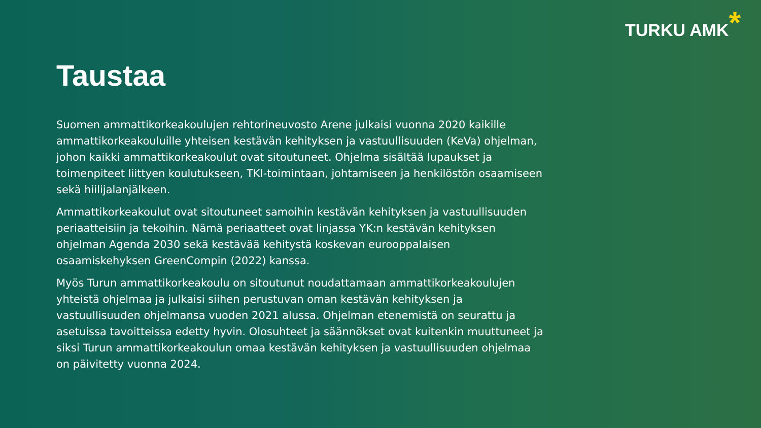TURKU AMK*
Taustaa
Suomen ammattikorkeakoulujen rehtorineuvosto Arene julkaisi vuonna 2020 kaikille ammattikorkeakouluille yhteisen kestävän kehityksen ja vastuullisuuden (KeVa) ohjelman, johon kaikki ammattikorkeakoulut ovat sitoutuneet. Ohjelma sisältää lupaukset ja toimenpiteet liittyen koulutukseen, TKI-toimintaan, johtamiseen ja henkilöstön osaamiseen sekä hiilijalanjälkeen.
Ammattikorkeakoulut ovat sitoutuneet samoihin kestävän kehityksen ja vastuullisuuden periaatteisiin ja tekoihin. Nämä periaatteet ovat linjassa YK:n kestävän kehityksen ohjelman Agenda 2030 sekä kestävää kehitystä koskevan eurooppalaisen osaamiskehyksen GreenCompin (2022) kanssa.
Myös Turun ammattikorkeakoulu on sitoutunut noudattamaan ammattikorkeakoulujen yhteistä ohjelmaa ja julkaisi siihen perustuvan oman kestävän kehityksen ja vastuullisuuden ohjelmansa vuoden 2021 alussa. Ohjelman etenemistä on seurattu ja asetuissa tavoitteissa edetty hyvin. Olosuhteet ja säännökset ovat kuitenkin muuttuneet ja siksi Turun ammattikorkeakoulun omaa kestävän kehityksen ja vastuullisuuden ohjelmaa on päivitetty vuonna 2024.